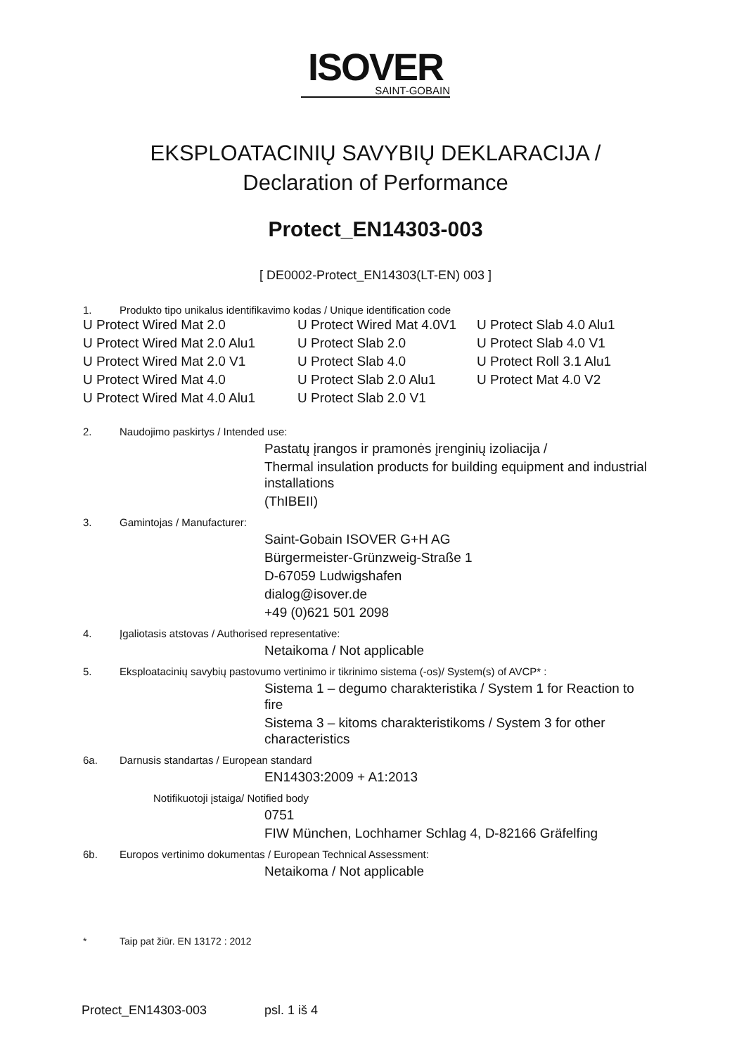ISOVER
SAINT-GOBAIN
EKSPLOATACINIŲ SAVYBIŲ DEKLARACIJA /
Declaration of Performance
Protect_EN14303-003
[ DE0002-Protect_EN14303(LT-EN) 003 ]
1. Produkto tipo unikalus identifikavimo kodas / Unique identification code
U Protect Wired Mat 2.0
U Protect Wired Mat 4.0V1
U Protect Slab 4.0 Alu1
U Protect Wired Mat 2.0 Alu1
U Protect Slab 2.0
U Protect Slab 4.0 V1
U Protect Wired Mat 2.0 V1
U Protect Slab 4.0
U Protect Roll 3.1 Alu1
U Protect Wired Mat 4.0
U Protect Slab 2.0 Alu1
U Protect Mat 4.0 V2
U Protect Wired Mat 4.0 Alu1
U Protect Slab 2.0 V1
2. Naudojimo paskirtys / Intended use:
Pastatų įrangos ir pramonės įrenginių izoliacija /
Thermal insulation products for building equipment and industrial installations
(ThIBEII)
3. Gamintojas / Manufacturer:
Saint-Gobain ISOVER G+H AG
Bürgermeister-Grünzweig-Straße 1
D-67059 Ludwigshafen
dialog@isover.de
+49 (0)621 501 2098
4. Įgaliotasis atstovas / Authorised representative:
Netaikoma / Not applicable
5. Eksploatacinių savybių pastovumo vertinimo ir tikrinimo sistema (-os)/ System(s) of AVCP* :
Sistema 1 – degumo charakteristika / System 1 for Reaction to fire
Sistema 3 – kitoms charakteristikoms / System 3 for other characteristics
6a. Darnusis standartas / European standard
EN14303:2009 + A1:2013
Notifikuotoji įstaiga/ Notified body
0751
FIW München, Lochhamer Schlag 4, D-82166 Gräfelfing
6b. Europos vertinimo dokumentas / European Technical Assessment:
Netaikoma / Not applicable
* Taip pat žiūr. EN 13172 : 2012
Protect_EN14303-003 psl. 1 iš 4